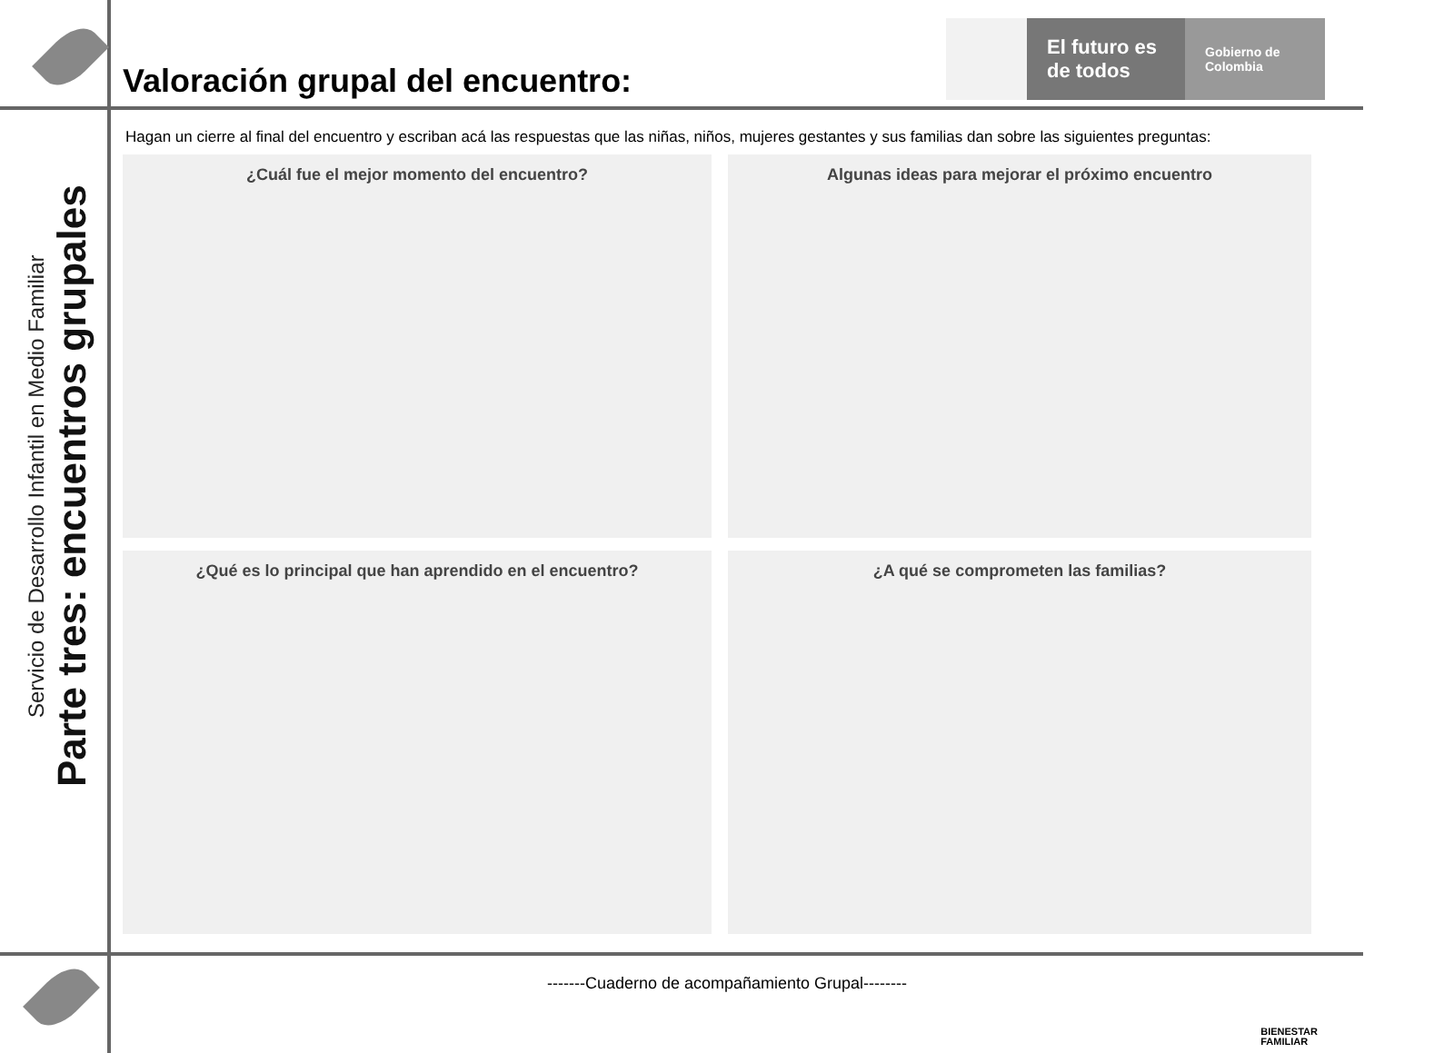Servicio de Desarrollo Infantil en Medio Familiar
Parte tres: encuentros grupales
El futuro es de todos
Gobierno de Colombia
Valoración grupal del encuentro:
Hagan un cierre al final del encuentro y escriban acá las respuestas que las niñas, niños, mujeres gestantes y sus familias dan sobre las siguientes preguntas:
¿Cuál fue el mejor momento del encuentro?
Algunas ideas para mejorar el próximo encuentro
¿Qué es lo principal que han aprendido en el encuentro?
¿A qué se comprometen las familias?
-------Cuaderno de acompañamiento Grupal--------
BIENESTAR
FAMILIAR